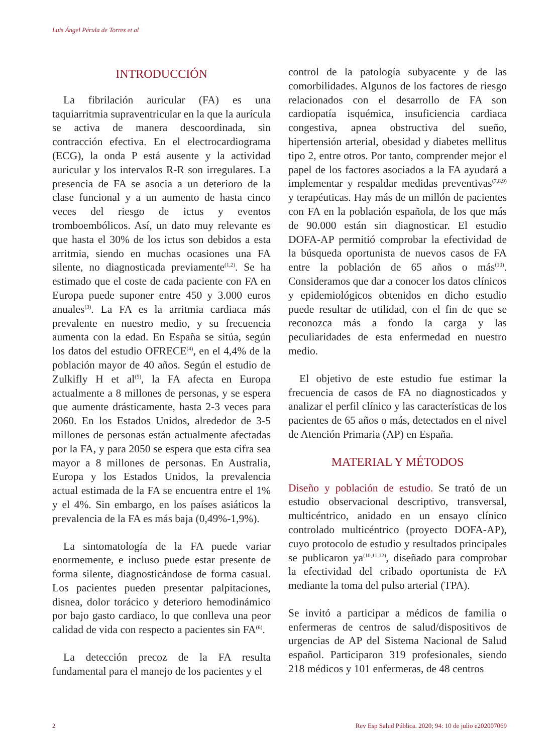Luis Ángel Pérula de Torres et al
INTRODUCCIÓN
La fibrilación auricular (FA) es una taquiarritmia supraventricular en la que la aurícula se activa de manera descoordinada, sin contracción efectiva. En el electrocardiograma (ECG), la onda P está ausente y la actividad auricular y los intervalos R-R son irregulares. La presencia de FA se asocia a un deterioro de la clase funcional y a un aumento de hasta cinco veces del riesgo de ictus y eventos tromboembólicos. Así, un dato muy relevante es que hasta el 30% de los ictus son debidos a esta arritmia, siendo en muchas ocasiones una FA silente, no diagnosticada previamente<sup>(1,2)</sup>. Se ha estimado que el coste de cada paciente con FA en Europa puede suponer entre 450 y 3.000 euros anuales<sup>(3)</sup>. La FA es la arritmia cardiaca más prevalente en nuestro medio, y su frecuencia aumenta con la edad. En España se sitúa, según los datos del estudio OFRECE<sup>(4)</sup>, en el 4,4% de la población mayor de 40 años. Según el estudio de Zulkifly H et al<sup>(5)</sup>, la FA afecta en Europa actualmente a 8 millones de personas, y se espera que aumente drásticamente, hasta 2-3 veces para 2060. En los Estados Unidos, alrededor de 3-5 millones de personas están actualmente afectadas por la FA, y para 2050 se espera que esta cifra sea mayor a 8 millones de personas. En Australia, Europa y los Estados Unidos, la prevalencia actual estimada de la FA se encuentra entre el 1% y el 4%. Sin embargo, en los países asiáticos la prevalencia de la FA es más baja (0,49%-1,9%).
La sintomatología de la FA puede variar enormemente, e incluso puede estar presente de forma silente, diagnosticándose de forma casual. Los pacientes pueden presentar palpitaciones, disnea, dolor torácico y deterioro hemodinámico por bajo gasto cardiaco, lo que conlleva una peor calidad de vida con respecto a pacientes sin FA<sup>(6)</sup>.
La detección precoz de la FA resulta fundamental para el manejo de los pacientes y el
control de la patología subyacente y de las comorbilidades. Algunos de los factores de riesgo relacionados con el desarrollo de FA son cardiopatía isquémica, insuficiencia cardiaca congestiva, apnea obstructiva del sueño, hipertensión arterial, obesidad y diabetes mellitus tipo 2, entre otros. Por tanto, comprender mejor el papel de los factores asociados a la FA ayudará a implementar y respaldar medidas preventivas<sup>(7,8,9)</sup> y terapéuticas. Hay más de un millón de pacientes con FA en la población española, de los que más de 90.000 están sin diagnosticar. El estudio DOFA-AP permitió comprobar la efectividad de la búsqueda oportunista de nuevos casos de FA entre la población de 65 años o más<sup>(10)</sup>. Consideramos que dar a conocer los datos clínicos y epidemiológicos obtenidos en dicho estudio puede resultar de utilidad, con el fin de que se reconozca más a fondo la carga y las peculiaridades de esta enfermedad en nuestro medio.
El objetivo de este estudio fue estimar la frecuencia de casos de FA no diagnosticados y analizar el perfil clínico y las características de los pacientes de 65 años o más, detectados en el nivel de Atención Primaria (AP) en España.
MATERIAL Y MÉTODOS
Diseño y población de estudio. Se trató de un estudio observacional descriptivo, transversal, multicéntrico, anidado en un ensayo clínico controlado multicéntrico (proyecto DOFA-AP), cuyo protocolo de estudio y resultados principales se publicaron ya<sup>(10,11,12)</sup>, diseñado para comprobar la efectividad del cribado oportunista de FA mediante la toma del pulso arterial (TPA).
Se invitó a participar a médicos de familia o enfermeras de centros de salud/dispositivos de urgencias de AP del Sistema Nacional de Salud español. Participaron 319 profesionales, siendo 218 médicos y 101 enfermeras, de 48 centros
2 Rev Esp Salud Pública. 2020; 94: 10 de julio e202007069